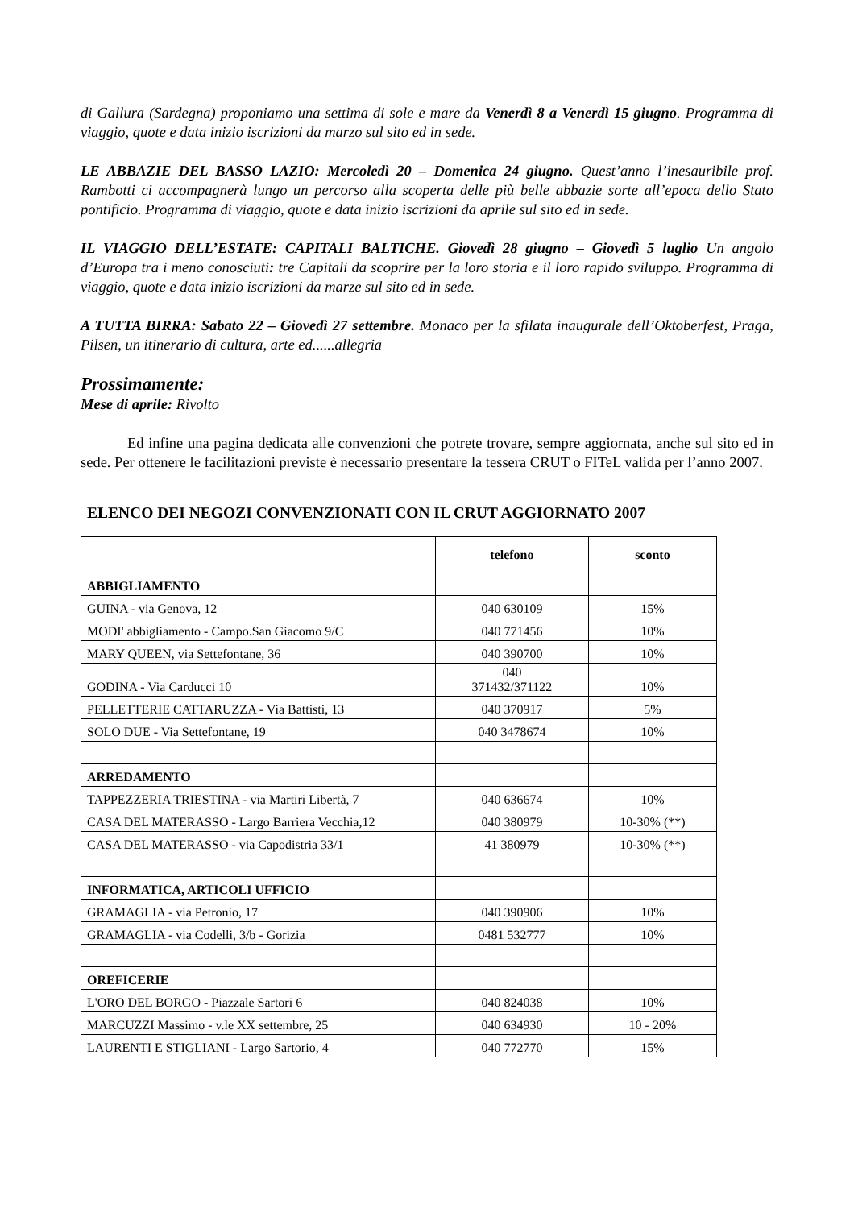di Gallura (Sardegna) proponiamo una settima di sole e mare da Venerdì 8 a Venerdì 15 giugno. Programma di viaggio, quote e data inizio iscrizioni da marzo sul sito ed in sede.
LE ABBAZIE DEL BASSO LAZIO: Mercoledì 20 – Domenica 24 giugno. Quest’anno l’inesauribile prof. Rambotti ci accompagnerà lungo un percorso alla scoperta delle più belle abbazie sorte all’epoca dello Stato pontificio. Programma di viaggio, quote e data inizio iscrizioni da aprile sul sito ed in sede.
IL VIAGGIO DELL’ESTATE: CAPITALI BALTICHE. Giovedì 28 giugno – Giovedì 5 luglio Un angolo d’Europa tra i meno conosciuti: tre Capitali da scoprire per la loro storia e il loro rapido sviluppo. Programma di viaggio, quote e data inizio iscrizioni da marze sul sito ed in sede.
A TUTTA BIRRA: Sabato 22 – Giovedì 27 settembre. Monaco per la sfilata inaugurale dell’Oktoberfest, Praga, Pilsen, un itinerario di cultura, arte ed......allegria
Prossimamente:
Mese di aprile: Rivolto
Ed infine una pagina dedicata alle convenzioni che potrete trovare, sempre aggiornata, anche sul sito ed in sede. Per ottenere le facilitazioni previste è necessario presentare la tessera CRUT o FITeL valida per l’anno 2007.
ELENCO DEI NEGOZI CONVENZIONATI CON IL CRUT AGGIORNATO 2007
| | telefono | sconto |
| --- | --- | --- |
| ABBIGLIAMENTO | | |
| GUINA - via Genova, 12 | 040 630109 | 15% |
| MODI' abbigliamento - Campo.San Giacomo 9/C | 040 771456 | 10% |
| MARY QUEEN, via Settefontane, 36 | 040 390700 | 10% |
| GODINA - Via Carducci 10 | 040 371432/371122 | 10% |
| PELLETTERIE CATTARUZZA - Via Battisti, 13 | 040 370917 | 5% |
| SOLO DUE - Via Settefontane, 19 | 040 3478674 | 10% |
| ARREDAMENTO | | |
| TAPPEZZERIA TRIESTINA - via Martiri Libertà, 7 | 040 636674 | 10% |
| CASA DEL MATERASSO - Largo Barriera Vecchia,12 | 040 380979 | 10-30% (**) |
| CASA DEL MATERASSO - via Capodistria 33/1 | 41 380979 | 10-30% (**) |
| INFORMATICA, ARTICOLI UFFICIO | | |
| GRAMAGLIA - via Petronio, 17 | 040 390906 | 10% |
| GRAMAGLIA - via Codelli, 3/b - Gorizia | 0481 532777 | 10% |
| OREFICERIE | | |
| L'ORO DEL BORGO - Piazzale Sartori 6 | 040 824038 | 10% |
| MARCUZZI Massimo - v.le XX settembre, 25 | 040 634930 | 10 - 20% |
| LAURENTI E STIGLIANI - Largo Sartorio, 4 | 040 772770 | 15% |